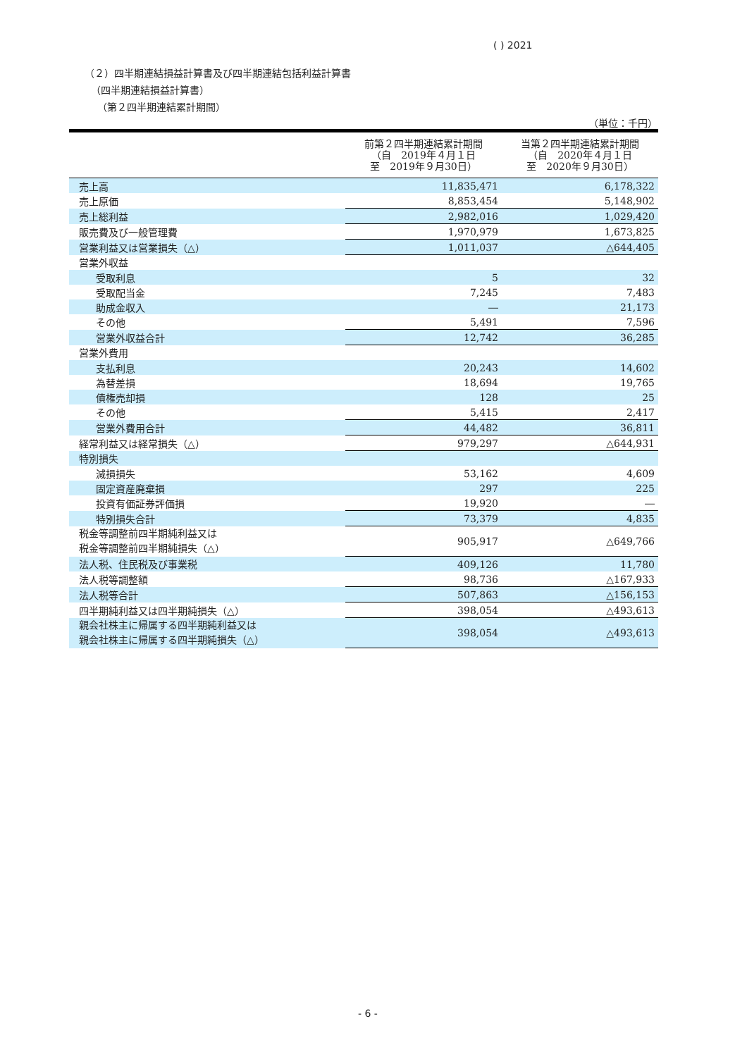( ) 2021
（２）四半期連結損益計算書及び四半期連結包括利益計算書
（四半期連結損益計算書）
（第２四半期連結累計期間）
（単位：千円）
| | 前第２四半期連結累計期間 （自 2019年４月１日 至 2019年９月30日） | 当第２四半期連結累計期間 （自 2020年４月１日 至 2020年９月30日） |
| --- | --- | --- |
| 売上高 | 11,835,471 | 6,178,322 |
| 売上原価 | 8,853,454 | 5,148,902 |
| 売上総利益 | 2,982,016 | 1,029,420 |
| 販売費及び一般管理費 | 1,970,979 | 1,673,825 |
| 営業利益又は営業損失（△） | 1,011,037 | △644,405 |
| 営業外収益 | | |
| 受取利息 | 5 | 32 |
| 受取配当金 | 7,245 | 7,483 |
| 助成金収入 | ― | 21,173 |
| その他 | 5,491 | 7,596 |
| 営業外収益合計 | 12,742 | 36,285 |
| 営業外費用 | | |
| 支払利息 | 20,243 | 14,602 |
| 為替差損 | 18,694 | 19,765 |
| 債権売却損 | 128 | 25 |
| その他 | 5,415 | 2,417 |
| 営業外費用合計 | 44,482 | 36,811 |
| 経常利益又は経常損失（△） | 979,297 | △644,931 |
| 特別損失 | | |
| 減損損失 | 53,162 | 4,609 |
| 固定資産廃棄損 | 297 | 225 |
| 投資有価証券評価損 | 19,920 | ― |
| 特別損失合計 | 73,379 | 4,835 |
| 税金等調整前四半期純利益又は 税金等調整前四半期純損失（△） | 905,917 | △649,766 |
| 法人税、住民税及び事業税 | 409,126 | 11,780 |
| 法人税等調整額 | 98,736 | △167,933 |
| 法人税等合計 | 507,863 | △156,153 |
| 四半期純利益又は四半期純損失（△） | 398,054 | △493,613 |
| 親会社株主に帰属する四半期純利益又は 親会社株主に帰属する四半期純損失（△） | 398,054 | △493,613 |
- 6 -